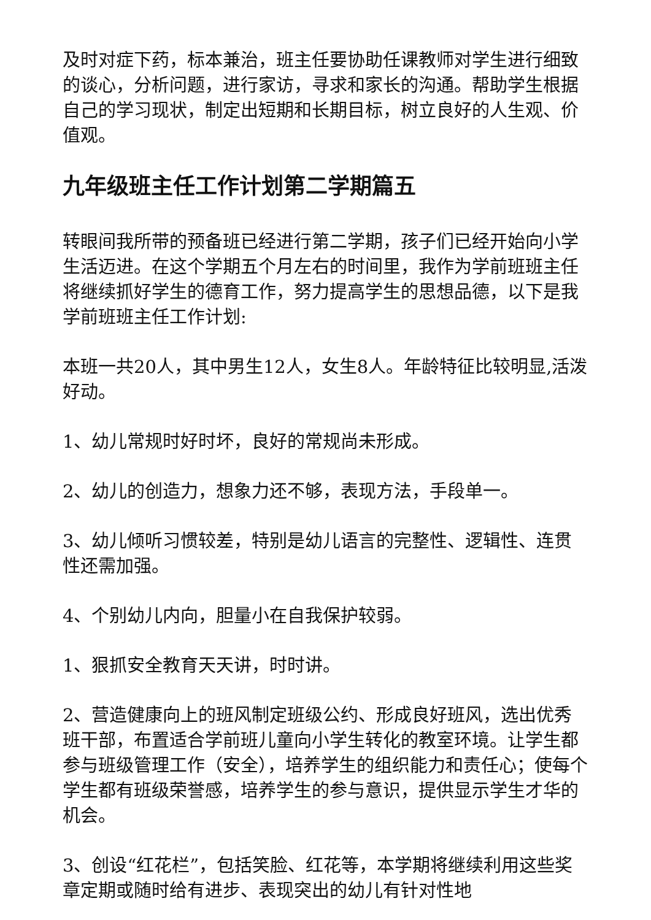及时对症下药，标本兼治，班主任要协助任课教师对学生进行细致的谈心，分析问题，进行家访，寻求和家长的沟通。帮助学生根据自己的学习现状，制定出短期和长期目标，树立良好的人生观、价值观。
九年级班主任工作计划第二学期篇五
转眼间我所带的预备班已经进行第二学期，孩子们已经开始向小学生活迈进。在这个学期五个月左右的时间里，我作为学前班班主任将继续抓好学生的德育工作，努力提高学生的思想品德，以下是我学前班班主任工作计划:
本班一共20人，其中男生12人，女生8人。年龄特征比较明显,活泼好动。
1、幼儿常规时好时坏，良好的常规尚未形成。
2、幼儿的创造力，想象力还不够，表现方法，手段单一。
3、幼儿倾听习惯较差，特别是幼儿语言的完整性、逻辑性、连贯性还需加强。
4、个别幼儿内向，胆量小在自我保护较弱。
1、狠抓安全教育天天讲，时时讲。
2、营造健康向上的班风制定班级公约、形成良好班风，选出优秀班干部，布置适合学前班儿童向小学生转化的教室环境。让学生都参与班级管理工作（安全），培养学生的组织能力和责任心；使每个学生都有班级荣誉感，培养学生的参与意识，提供显示学生才华的机会。
3、创设“红花栏”，包括笑脸、红花等，本学期将继续利用这些奖章定期或随时给有进步、表现突出的幼儿有针对性地